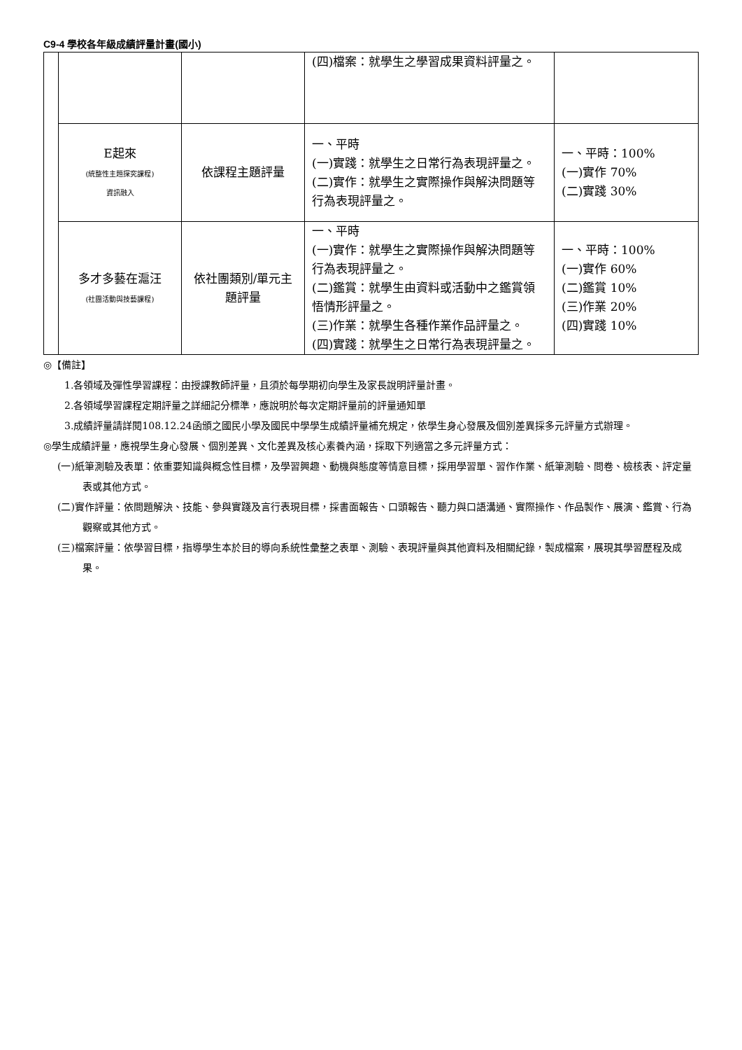C9-4 學校各年級成績評量計畫(國小)
| | | | (四)檔案：就學生之學習成果資料評量之。 | |
| | E起來 (統整性主題探究課程) 資訊融入 | 依課程主題評量 | 一、平時 (一)實踐：就學生之日常行為表現評量之。 (二)實作：就學生之實際操作與解決問題等行為表現評量之。 | 一、平時：100% (一)實作 70% (二)實踐 30% |
| | 多才多藝在滬汪 (社團活動與技藝課程) | 依社團類別/單元主題評量 | 一、平時 (一)實作：就學生之實際操作與解決問題等行為表現評量之。 (二)鑑賞：就學生由資料或活動中之鑑賞領悟情形評量之。 (三)作業：就學生各種作業作品評量之。 (四)實踐：就學生之日常行為表現評量之。 | 一、平時：100% (一)實作 60% (二)鑑賞 10% (三)作業 20% (四)實踐 10% |
◎【備註】
1.各領域及彈性學習課程：由授課教師評量，且須於每學期初向學生及家長說明評量計畫。
2.各領域學習課程定期評量之詳細記分標準，應說明於每次定期評量前的評量通知單
3.成績評量請詳閱108.12.24函頒之國民小學及國民中學學生成績評量補充規定，依學生身心發展及個別差異採多元評量方式辦理。
◎學生成績評量，應視學生身心發展、個別差異、文化差異及核心素養內涵，採取下列適當之多元評量方式：
(一)紙筆測驗及表單：依重要知識與概念性目標，及學習興趣、動機與態度等情意目標，採用學習單、習作作業、紙筆測驗、問卷、檢核表、評定量表或其他方式。
(二)實作評量：依問題解決、技能、參與實踐及言行表現目標，採書面報告、口頭報告、聽力與口語溝通、實際操作、作品製作、展演、鑑賞、行為觀察或其他方式。
(三)檔案評量：依學習目標，指導學生本於目的導向系統性彙整之表單、測驗、表現評量與其他資料及相關紀錄，製成檔案，展現其學習歷程及成果。